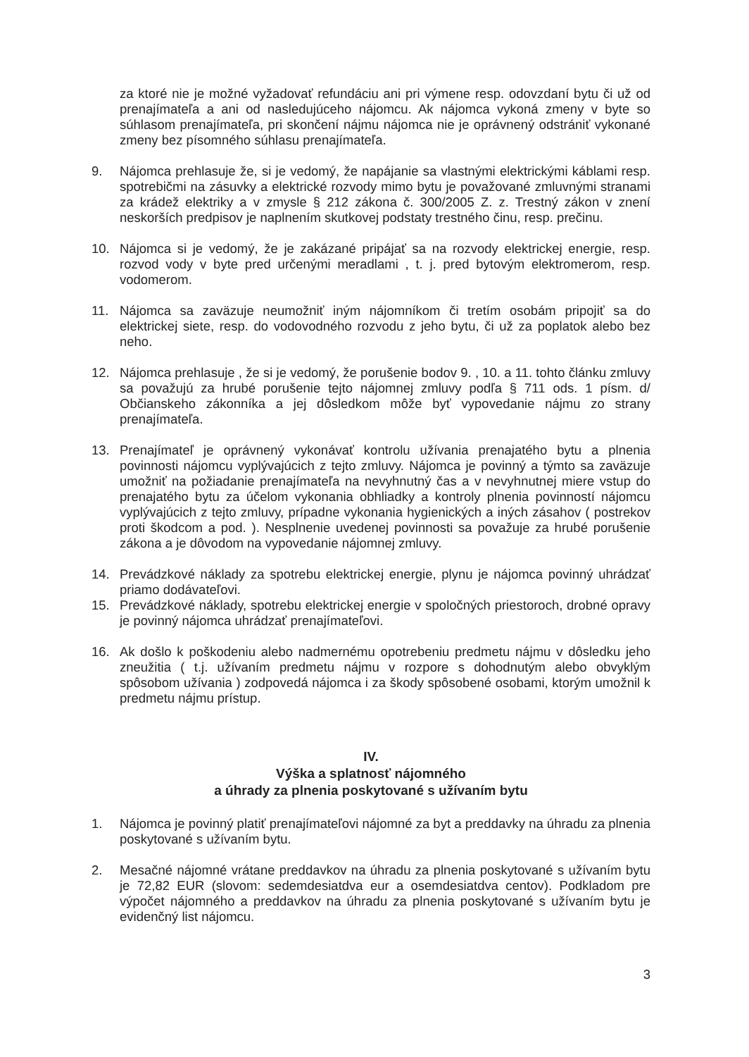za ktoré nie je možné vyžadovať refundáciu ani pri výmene resp. odovzdaní bytu či už od prenajímateľa a ani od nasledujúceho nájomcu. Ak nájomca vykoná zmeny v byte so súhlasom prenajímateľa, pri skončení nájmu nájomca nie je oprávnený odstrániť vykonané zmeny bez písomného súhlasu prenajímateľa.
9. Nájomca prehlasuje že, si je vedomý, že napájanie sa vlastnými elektrickými káblami resp. spotrebičmi na zásuvky a elektrické rozvody mimo bytu je považované zmluvnými stranami za krádež elektriky a v zmysle § 212 zákona č. 300/2005 Z. z. Trestný zákon v znení neskorších predpisov je naplnením skutkovej podstaty trestného činu, resp. prečinu.
10. Nájomca si je vedomý, že je zakázané pripájať sa na rozvody elektrickej energie, resp. rozvod vody v byte pred určenými meradlami , t. j. pred bytovým elektromerom, resp. vodomerom.
11. Nájomca sa zaväzuje neumožniť iným nájomníkom či tretím osobám pripojiť sa do elektrickej siete, resp. do vodovodného rozvodu z jeho bytu, či už za poplatok alebo bez neho.
12. Nájomca prehlasuje , že si je vedomý, že porušenie bodov 9. , 10. a 11. tohto článku zmluvy sa považujú za hrubé porušenie tejto nájomnej zmluvy podľa § 711 ods. 1 písm. d/ Občianskeho zákonníka a jej dôsledkom môže byť vypovedanie nájmu zo strany prenajímateľa.
13. Prenajímateľ je oprávnený vykonávať kontrolu užívania prenajatého bytu a plnenia povinnosti nájomcu vyplývajúcich z tejto zmluvy. Nájomca je povinný a týmto sa zaväzuje umožniť na požiadanie prenajímateľa na nevyhnutný čas a v nevyhnutnej miere vstup do prenajatého bytu za účelom vykonania obhliadky a kontroly plnenia povinností nájomcu vyplývajúcich z tejto zmluvy, prípadne vykonania hygienických a iných zásahov ( postrekov proti škodcom a pod. ). Nesplnenie uvedenej povinnosti sa považuje za hrubé porušenie zákona a je dôvodom na vypovedanie nájomnej zmluvy.
14. Prevádzkové náklady za spotrebu elektrickej energie, plynu je nájomca povinný uhrádzať priamo dodávateľovi.
15. Prevádzkové náklady, spotrebu elektrickej energie v spoločných priestoroch, drobné opravy je povinný nájomca uhrádzať prenajímateľovi.
16. Ak došlo k poškodeniu alebo nadmernému opotrebeniu predmetu nájmu v dôsledku jeho zneužitia ( t.j. užívaním predmetu nájmu v rozpore s dohodnutým alebo obvyklým spôsobom užívania ) zodpovedá nájomca i za škody spôsobené osobami, ktorým umožnil k predmetu nájmu prístup.
IV.
Výška a splatnosť nájomného
a úhrady za plnenia poskytované s užívaním bytu
1. Nájomca je povinný platiť prenajímateľovi nájomné za byt a preddavky na úhradu za plnenia poskytované s užívaním bytu.
2. Mesačné nájomné vrátane preddavkov na úhradu za plnenia poskytované s užívaním bytu je 72,82 EUR (slovom: sedemdesiatdva eur a osemdesiatdva centov). Podkladom pre výpočet nájomného a preddavkov na úhradu za plnenia poskytované s užívaním bytu je evidenčný list nájomcu.
3